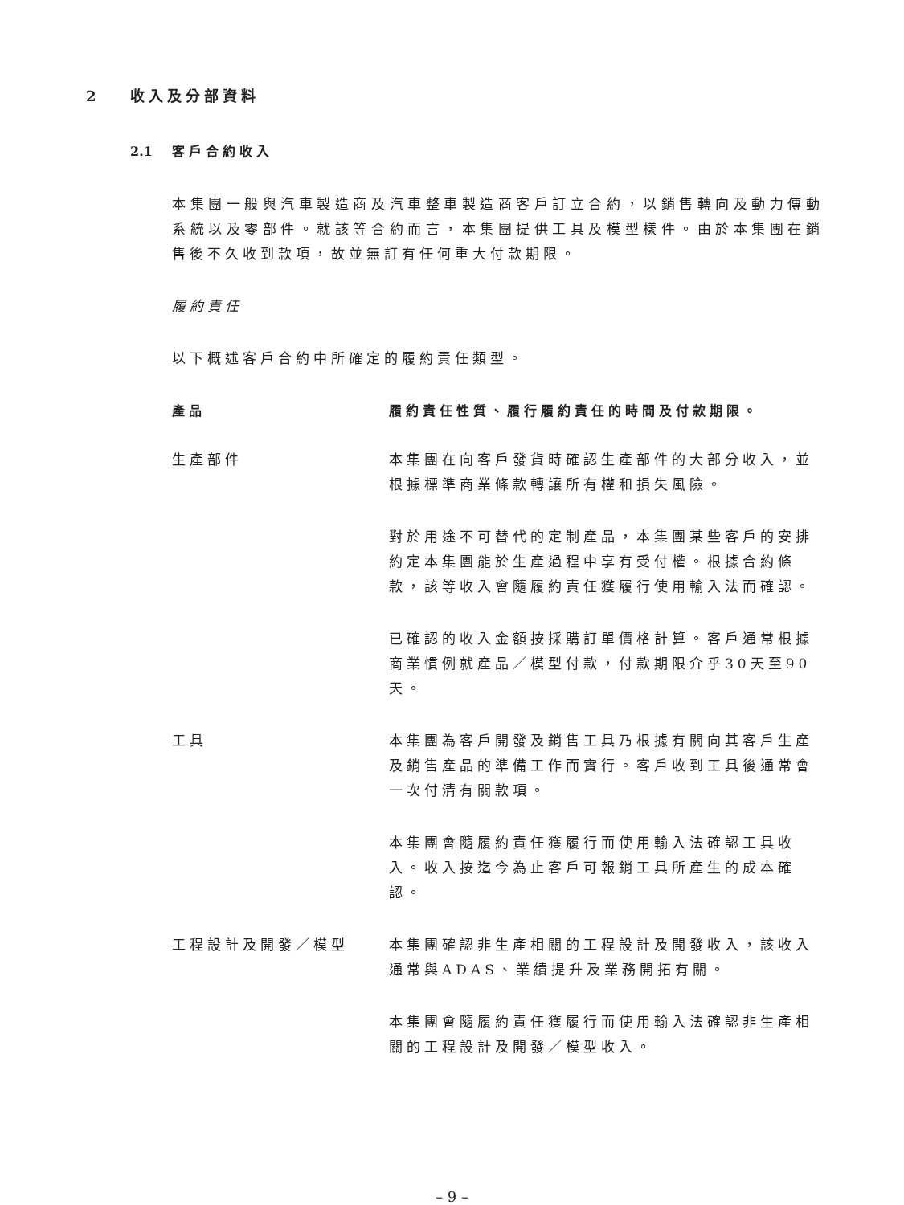2 收入及分部資料
2.1 客戶合約收入
本集團一般與汽車製造商及汽車整車製造商客戶訂立合約，以銷售轉向及動力傳動系統以及零部件。就該等合約而言，本集團提供工具及模型樣件。由於本集團在銷售後不久收到款項，故並無訂有任何重大付款期限。
履約責任
以下概述客戶合約中所確定的履約責任類型。
| 產品 | 履約責任性質、履行履約責任的時間及付款期限。 |
| --- | --- |
| 生產部件 | 本集團在向客戶發貨時確認生產部件的大部分收入，並根據標準商業條款轉讓所有權和損失風險。 |
| | 對於用途不可替代的定制產品，本集團某些客戶的安排約定本集團能於生產過程中享有受付權。根據合約條款，該等收入會隨履約責任獲履行使用輸入法而確認。 |
| | 已確認的收入金額按採購訂單價格計算。客戶通常根據商業慣例就產品／模型付款，付款期限介乎30天至90天。 |
| 工具 | 本集團為客戶開發及銷售工具乃根據有關向其客戶生產及銷售產品的準備工作而實行。客戶收到工具後通常會一次付清有關款項。 |
| | 本集團會隨履約責任獲履行而使用輸入法確認工具收入。收入按迄今為止客戶可報銷工具所產生的成本確認。 |
| 工程設計及開發／模型 | 本集團確認非生產相關的工程設計及開發收入，該收入通常與ADAS、業績提升及業務開拓有關。 |
| | 本集團會隨履約責任獲履行而使用輸入法確認非生產相關的工程設計及開發／模型收入。 |
– 9 –